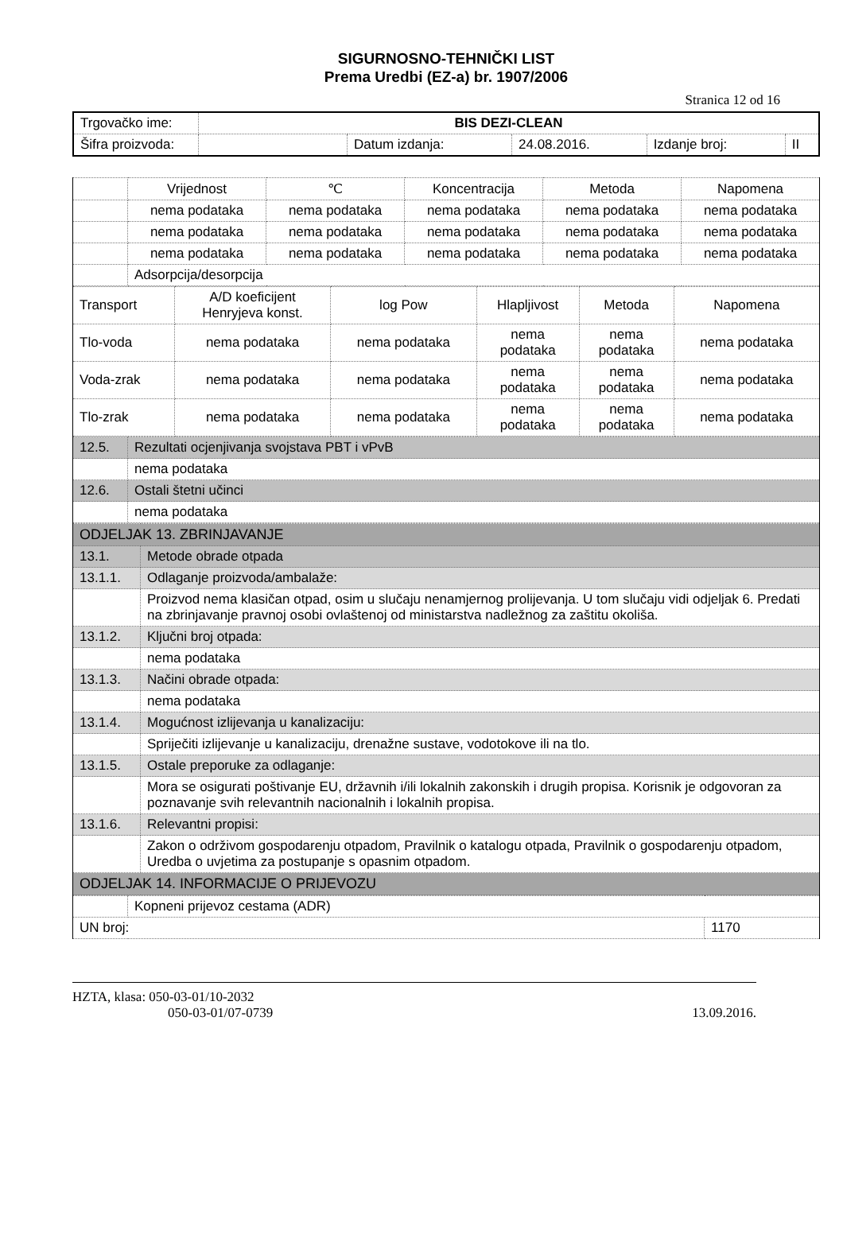SIGURNOSNO-TEHNIČKI LIST
Prema Uredbi (EZ-a) br. 1907/2006
Stranica 12 od 16
| Trgovačko ime: | BIS DEZI-CLEAN | | | | |
| Šifra proizvoda: | | Datum izdanja: | 24.08.2016. | Izdanje broj: | II |
| | Vrijednost | ℃ | Koncentracija | Metoda | Napomena |
| | nema podataka | nema podataka | nema podataka | nema podataka | nema podataka |
| | nema podataka | nema podataka | nema podataka | nema podataka | nema podataka |
| | nema podataka | nema podataka | nema podataka | nema podataka | nema podataka |
| | Adsorpcija/desorpcija | | | | |
| Transport | A/D koeficijent Henryjeva konst. | log Pow | Hlapljivost | Metoda | Napomena |
| Tlo-voda | nema podataka | nema podataka | nema podataka | nema podataka | nema podataka |
| Voda-zrak | nema podataka | nema podataka | nema podataka | nema podataka | nema podataka |
| Tlo-zrak | nema podataka | nema podataka | nema podataka | nema podataka | nema podataka |
| 12.5. | Rezultati ocjenjivanja svojstava PBT i vPvB |
| | nema podataka |
| 12.6. | Ostali štetni učinci |
| | nema podataka |
| ODJELJAK 13. ZBRINJAVANJE | |
| 13.1. | Metode obrade otpada |
| 13.1.1. | Odlaganje proizvoda/ambalaže: |
| | Proizvod nema klasičan otpad, osim u slučaju nenamjernog prolijevanja. U tom slučaju vidi odjeljak 6. Predati na zbrinjavanje pravnoj osobi ovlaštenoj od ministarstva nadležnog za zaštitu okoliša. |
| 13.1.2. | Ključni broj otpada: |
| | nema podataka |
| 13.1.3. | Načini obrade otpada: |
| | nema podataka |
| 13.1.4. | Mogućnost izlijevanja u kanalizaciju: |
| | Spriječiti izlijevanje u kanalizaciju, drenažne sustave, vodotokove ili na tlo. |
| 13.1.5. | Ostale preporuke za odlaganje: |
| | Mora se osigurati poštivanje EU, državnih i/ili lokalnih zakonskih i drugih propisa. Korisnik je odgovoran za poznavanje svih relevantnih nacionalnih i lokalnih propisa. |
| 13.1.6. | Relevantni propisi: |
| | Zakon o održivom gospodarenju otpadom, Pravilnik o katalogu otpada, Pravilnik o gospodarenju otpadom, Uredba o uvjetima za postupanje s opasnim otpadom. |
| ODJELJAK 14. INFORMACIJE O PRIJEVOZU | |
| | Kopneni prijevoz cestama (ADR) | |
| UN broj: | | 1170 |
HZTA, klasa: 050-03-01/10-2032
050-03-01/07-0739 13.09.2016.